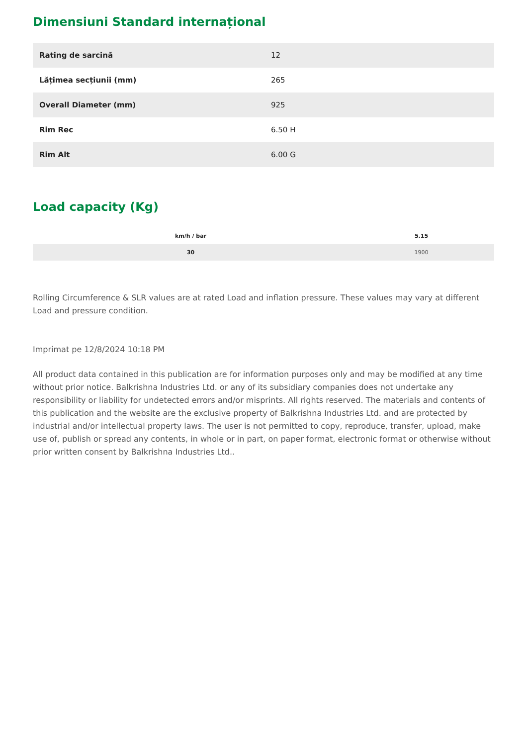Dimensiuni Standard internațional
| Rating de sarcină | 12 |
| Lățimea secțiunii (mm) | 265 |
| Overall Diameter (mm) | 925 |
| Rim Rec | 6.50 H |
| Rim Alt | 6.00 G |
Load capacity (Kg)
| km/h / bar | 5.15 |
| --- | --- |
| 30 | 1900 |
Rolling Circumference & SLR values are at rated Load and inflation pressure. These values may vary at different Load and pressure condition.
Imprimat pe 12/8/2024 10:18 PM
All product data contained in this publication are for information purposes only and may be modified at any time without prior notice. Balkrishna Industries Ltd. or any of its subsidiary companies does not undertake any responsibility or liability for undetected errors and/or misprints. All rights reserved. The materials and contents of this publication and the website are the exclusive property of Balkrishna Industries Ltd. and are protected by industrial and/or intellectual property laws. The user is not permitted to copy, reproduce, transfer, upload, make use of, publish or spread any contents, in whole or in part, on paper format, electronic format or otherwise without prior written consent by Balkrishna Industries Ltd..